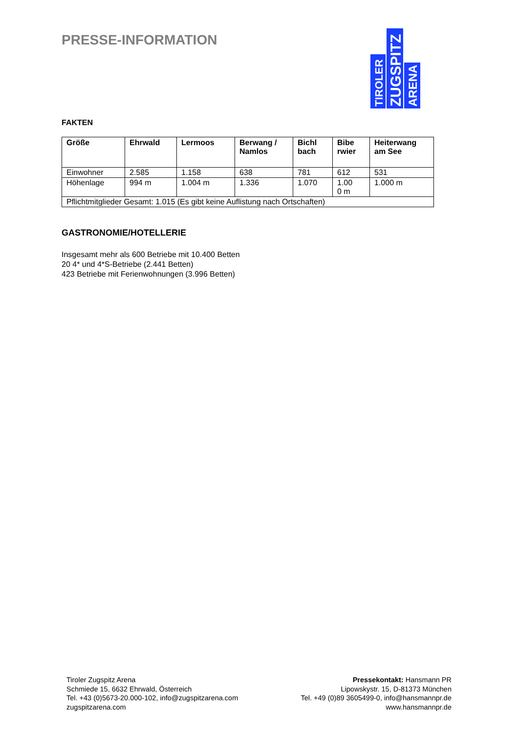PRESSE-INFORMATION
TIROLER
ZUGSPITZ
ARENA
FAKTEN
| Größe | Ehrwald | Lermoos | Berwang / Namlos | Bichl bach | Bibe rwier | Heiterwang am See |
| --- | --- | --- | --- | --- | --- | --- |
| Einwohner | 2.585 | 1.158 | 638 | 781 | 612 | 531 |
| Höhenlage | 994 m | 1.004 m | 1.336 | 1.070 | 1.00 0 m | 1.000 m |
| Pflichtmitglieder Gesamt: 1.015 (Es gibt keine Auflistung nach Ortschaften) | | | | | | |
GASTRONOMIE/HOTELLERIE
Insgesamt mehr als 600 Betriebe mit 10.400 Betten
20 4* und 4*S-Betriebe (2.441 Betten)
423 Betriebe mit Ferienwohnungen (3.996 Betten)
Tiroler Zugspitz Arena
Schmiede 15, 6632 Ehrwald, Österreich
Tel. +43 (0)5673-20.000-102, info@zugspitzarena.com
zugspitzarena.com
Pressekontakt: Hansmann PR
Lipowskystr. 15, D-81373 München
Tel. +49 (0)89 3605499-0, info@hansmannpr.de
www.hansmannpr.de